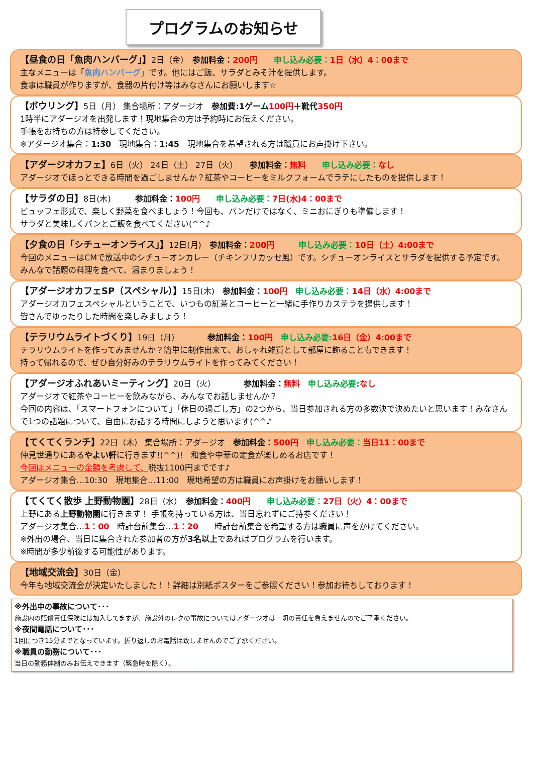プログラムのお知らせ
【昼食の日「魚肉ハンバーグ」】2日（金）　参加料金：200円　　申し込み必要：1日（水）4：00まで
主なメニューは「魚肉ハンバーグ」です。他にはご飯、サラダとみそ汁を提供します。
食事は職員が作りますが、食器の片付け等はみなさんにお願いします☆
【ボウリング】5日（月） 集合場所：アダージオ　参加費:1ゲーム 100円＋靴代 350円
1時半にアダージオを出発します！現地集合の方は予約時にお伝えください。
手帳をお持ちの方は持参してください。
※アダージオ集合：1:30　現地集合：1:45　現地集合を希望される方は職員にお声掛け下さい。
【アダージオカフェ】6日（火） 24日（土） 27日（火）　　参加料金：無料　　申し込み必要：なし
アダージオでほっとできる時間を過ごしませんか？紅茶やコーヒーをミルクフォームでラテにしたものを提供します！
【サラダの日】8日(木)　　　参加料金：100円　　申し込み必要：7日(水)4：00まで
ビュッフェ形式で、楽しく野菜を食べましょう！今回も、パンだけではなく、ミニおにぎりも準備します！
サラダと美味しくパンとご飯を食べてください(^^♪
【夕食の日「シチューオンライス」】12日(月)　参加料金：200円　　　申し込み必要：10日（土）4:00まで
今回のメニューはCMで放送中のシチューオンカレー（チキンフリカッセ風）です。シチューオンライスとサラダを提供する予定です。 みんなで話題の料理を食べて、温まりましょう！
【アダージオカフェSP（スペシャル）】15日(木)　参加料金：100円　申し込み必要：14日（水）4:00まで
アダージオカフェスペシャルということで、いつもの紅茶とコーヒーと一緒に手作りカステラを提供します！
皆さんでゆったりした時間を楽しみましょう！
【テラリウムライトづくり】19日（月）　　　　参加料金：100円　申し込み必要: 16日（金）4:00まで
テラリウムライトを作ってみませんか？簡単に制作出来て、おしゃれ雑貨として部屋に飾ることもできます！
持って帰れるので、ぜひ自分好みのテラリウムライトを作ってみてください！
【アダージオふれあいミーティング】20日（火）　　　　参加料金：無料　申し込み必要: なし
アダージオで紅茶やコーヒーを飲みながら、みんなでお話しませんか？
今回の内容は、「スマートフォンについて」「休日の過ごし方」の2つから、当日参加される方の多数決で決めたいと思います！みなさんで1つの話題について、自由にお話する時間にしようと思います(^^♪
【てくてくランチ】22日（木） 集合場所：アダージオ　参加料金：500円　申し込み必要：当日11：00まで
仲見世通りにあるやよい軒に行きます!(^^)!　和食や中華の定食が楽しめるお店です！
今回はメニューの金額を考慮して、税抜1100円までです♪
アダージオ集合…10:30　現地集合…11:00　現地希望の方は職員にお声掛けをお願いします！
【てくてく散歩 上野動物園】28日（水）　参加料金：400円　　申し込み必要：27日（火）4：00まで
上野にある上野動物園に行きます！ 手帳を持っている方は、当日忘れずにご持参ください！
アダージオ集合…1：00　時計台前集合…1：20　　時計台前集合を希望する方は職員に声をかけてください。
※外出の場合、当日に集合された参加者の方が3名以上であればプログラムを行います。
※時間が多少前後する可能性があります。
【地域交流会】30日（金）
今年も地域交流会が決定いたしました！！詳細は別紙ポスターをご参照ください！参加お待ちしております！
※外出中の事故について･･･
施設内の賠償責任保険には加入してますが、施設外のレクの事故についてはアダージオは一切の責任を負えませんのでご了承ください。
※夜間電話について･･･
1回につき15分までとなっています。折り返しのお電話は致しませんのでご了承ください。
※職員の勤務について･･･
当日の勤務体制のみお伝えできます（緊急時を除く）。